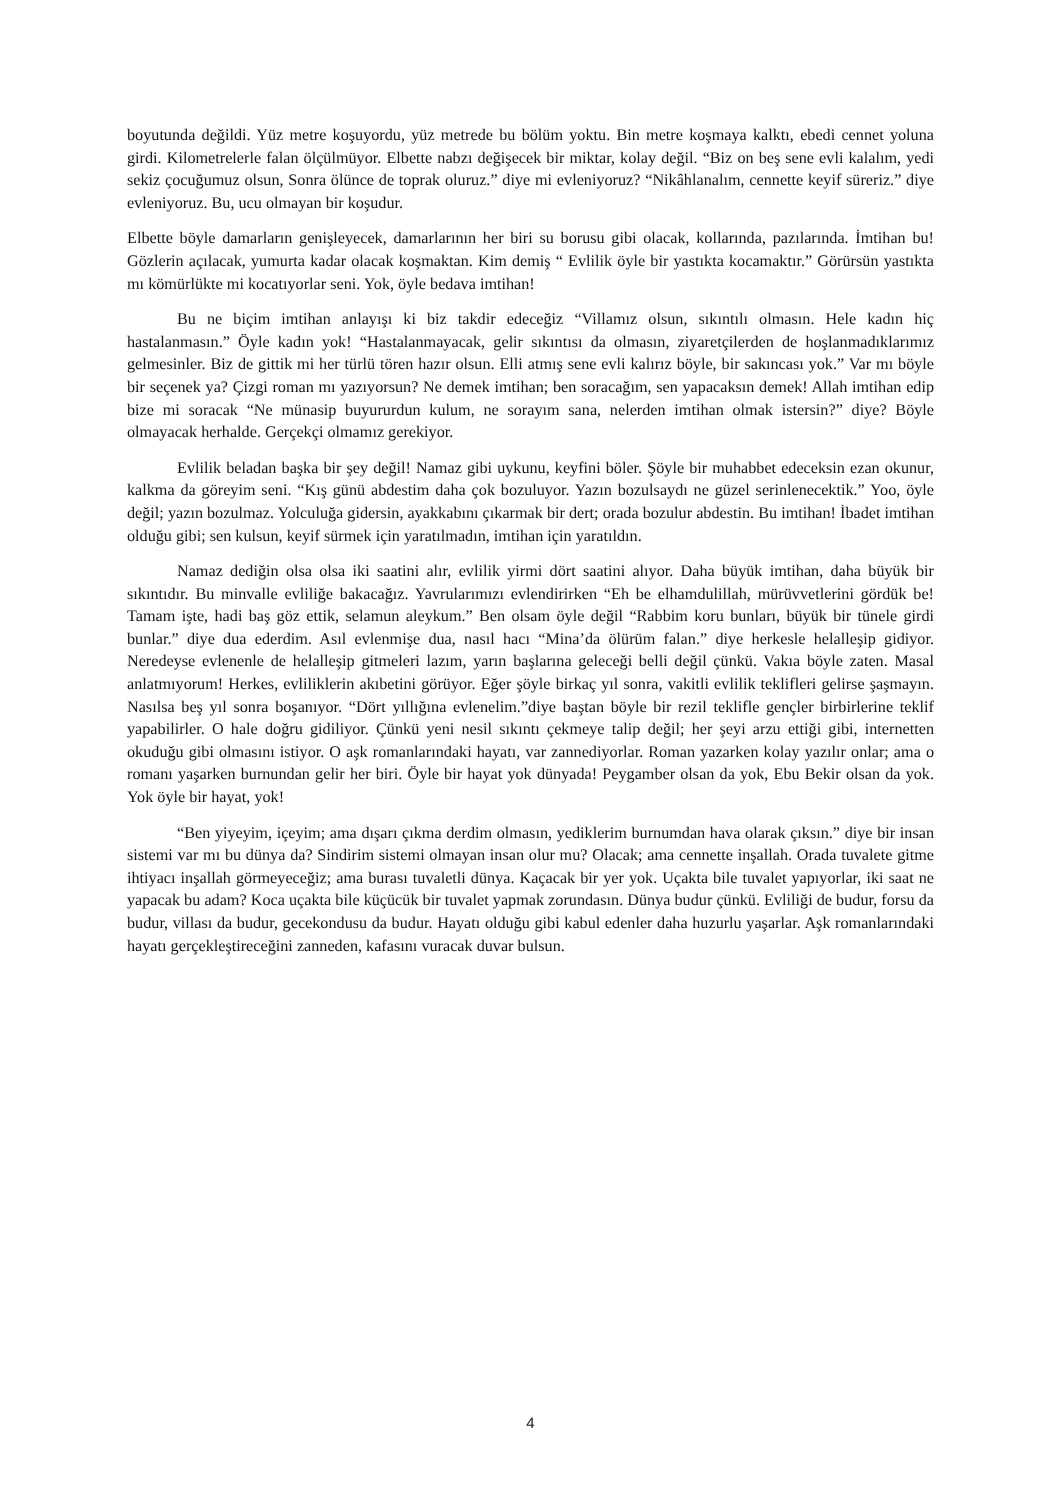boyutunda değildi. Yüz metre koşuyordu, yüz metrede bu bölüm yoktu. Bin metre koşmaya kalktı, ebedi cennet yoluna girdi. Kilometrelerle falan ölçülmüyor. Elbette nabzı değişecek bir miktar, kolay değil. “Biz on beş sene evli kalalım, yedi sekiz çocuğumuz olsun, Sonra ölünce de toprak oluruz.” diye mi evleniyoruz? “Nikâhlanalım, cennette keyif süreriz.” diye evleniyoruz. Bu, ucu olmayan bir koşudur.
Elbette böyle damarların genişleyecek, damarlarının her biri su borusu gibi olacak, kollarında, pazılarında. İmtihan bu! Gözlerin açılacak, yumurta kadar olacak koşmaktan. Kim demiş “ Evlilik öyle bir yastıkta kocamaktır.” Görürsün yastıkta mı kömürlükte mi kocatıyorlar seni. Yok, öyle bedava imtihan!
Bu ne biçim imtihan anlayışı ki biz takdir edeceğiz “Villamız olsun, sıkıntılı olmasın. Hele kadın hiç hastalanmasın.” Öyle kadın yok! “Hastalanmayacak, gelir sıkıntısı da olmasın, ziyaretçilerden de hoşlanmadıklarımız gelmesinler. Biz de gittik mi her türlü tören hazır olsun. Elli atmış sene evli kalırız böyle, bir sakıncası yok.” Var mı böyle bir seçenek ya? Çizgi roman mı yazıyorsun? Ne demek imtihan; ben soracağım, sen yapacaksın demek! Allah imtihan edip bize mi soracak “Ne münasip buyururdun kulum, ne sorayım sana, nelerden imtihan olmak istersin?” diye? Böyle olmayacak herhalde. Gerçekçi olmamız gerekiyor.
Evlilik beladan başka bir şey değil! Namaz gibi uykunu, keyfini böler. Şöyle bir muhabbet edeceksin ezan okunur, kalkma da göreyim seni. “Kış günü abdestim daha çok bozuluyor. Yazın bozulsaydı ne güzel serinlenecektik.” Yoo, öyle değil; yazın bozulmaz. Yolculuğa gidersin, ayakkabını çıkarmak bir dert; orada bozulur abdestin. Bu imtihan! İbadet imtihan olduğu gibi; sen kulsun, keyif sürmek için yaratılmadın, imtihan için yaratıldın.
Namaz dediğin olsa olsa iki saatini alır, evlilik yirmi dört saatini alıyor. Daha büyük imtihan, daha büyük bir sıkıntıdır. Bu minvalle evliliğe bakacağız. Yavrularımızı evlendirirken “Eh be elhamdulillah, mürüvvetlerini gördük be! Tamam işte, hadi baş göz ettik, selamun aleykum.” Ben olsam öyle değil “Rabbim koru bunları, büyük bir tünele girdi bunlar.” diye dua ederdim. Asıl evlenmişe dua, nasıl hacı “Mina’da ölürüm falan.” diye herkesle helalleşip gidiyor. Neredeyse evlenenle de helalleşip gitmeleri lazım, yarın başlarına geleceği belli değil çünkü. Vakıa böyle zaten. Masal anlatmıyorum! Herkes, evliliklerin akıbetini görüyor. Eğer şöyle birkaç yıl sonra, vakitli evlilik teklifleri gelirse şaşmayın. Nasılsa beş yıl sonra boşanıyor. “Dört yıllığına evlenelim.”diye baştan böyle bir rezil teklifle gençler birbirlerine teklif yapabilirler. O hale doğru gidiliyor. Çünkü yeni nesil sıkıntı çekmeye talip değil; her şeyi arzu ettiği gibi, internetten okuduğu gibi olmasını istiyor. O aşk romanlarındaki hayatı, var zannediyorlar. Roman yazarken kolay yazılır onlar; ama o romanı yaşarken burnundan gelir her biri. Öyle bir hayat yok dünyada! Peygamber olsan da yok, Ebu Bekir olsan da yok. Yok öyle bir hayat, yok!
“Ben yiyeyim, içeyim; ama dışarı çıkma derdim olmasın, yediklerim burnumdan hava olarak çıksın.” diye bir insan sistemi var mı bu dünya da? Sindirim sistemi olmayan insan olur mu? Olacak; ama cennette inşallah. Orada tuvalete gitme ihtiyacı inşallah görmeyeceğiz; ama burası tuvaletli dünya. Kaçacak bir yer yok. Uçakta bile tuvalet yapıyorlar, iki saat ne yapacak bu adam? Koca uçakta bile küçücük bir tuvalet yapmak zorundasın. Dünya budur çünkü. Evliliği de budur, forsu da budur, villası da budur, gecekondusu da budur. Hayatı olduğu gibi kabul edenler daha huzurlu yaşarlar. Aşk romanlarındaki hayatı gerçekleştireceğini zanneden, kafasını vuracak duvar bulsun.
4